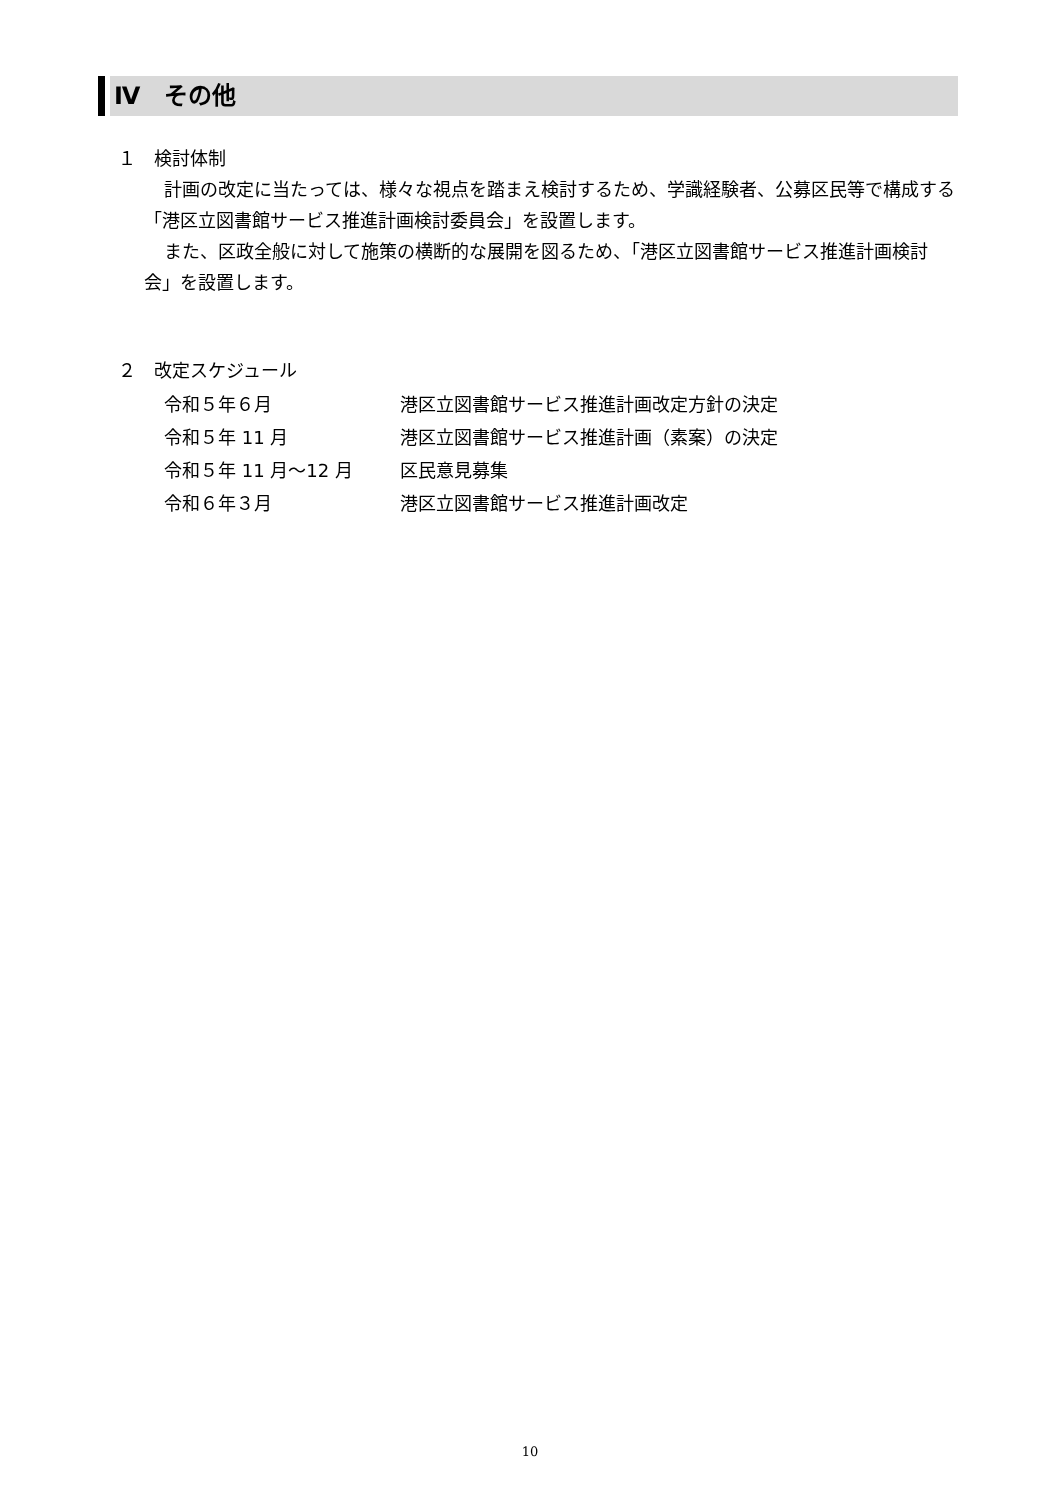Ⅳ　その他
１　検討体制
計画の改定に当たっては、様々な視点を踏まえ検討するため、学識経験者、公募区民等で構成する「港区立図書館サービス推進計画検討委員会」を設置します。
また、区政全般に対して施策の横断的な展開を図るため、「港区立図書館サービス推進計画検討会」を設置します。
２　改定スケジュール
| 令和５年６月 | 港区立図書館サービス推進計画改定方針の決定 |
| 令和５年 11 月 | 港区立図書館サービス推進計画（素案）の決定 |
| 令和５年 11 月～12 月 | 区民意見募集 |
| 令和６年３月 | 港区立図書館サービス推進計画改定 |
10